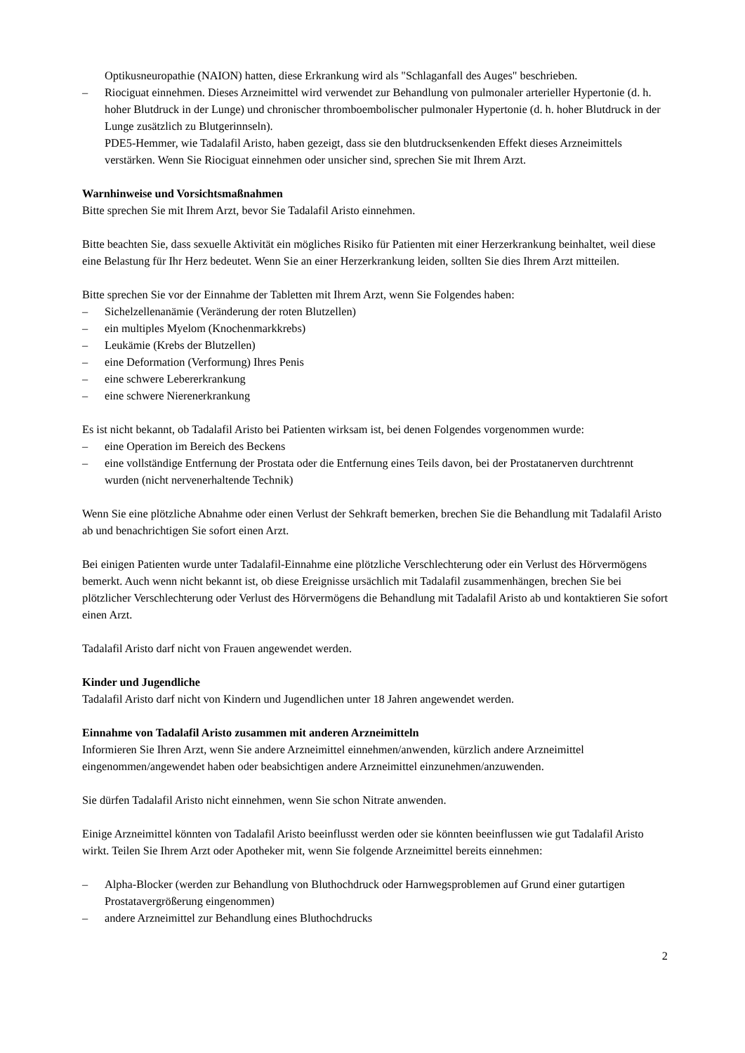Optikusneuropathie (NAION) hatten, diese Erkrankung wird als "Schlaganfall des Auges" beschrieben.
– Riociguat einnehmen. Dieses Arzneimittel wird verwendet zur Behandlung von pulmonaler arterieller Hypertonie (d. h. hoher Blutdruck in der Lunge) und chronischer thromboembolischer pulmonaler Hypertonie (d. h. hoher Blutdruck in der Lunge zusätzlich zu Blutgerinnseln).
PDE5-Hemmer, wie Tadalafil Aristo, haben gezeigt, dass sie den blutdrucksenkenden Effekt dieses Arzneimittels verstärken. Wenn Sie Riociguat einnehmen oder unsicher sind, sprechen Sie mit Ihrem Arzt.
Warnhinweise und Vorsichtsmaßnahmen
Bitte sprechen Sie mit Ihrem Arzt, bevor Sie Tadalafil Aristo einnehmen.
Bitte beachten Sie, dass sexuelle Aktivität ein mögliches Risiko für Patienten mit einer Herzerkrankung beinhaltet, weil diese eine Belastung für Ihr Herz bedeutet. Wenn Sie an einer Herzerkrankung leiden, sollten Sie dies Ihrem Arzt mitteilen.
Bitte sprechen Sie vor der Einnahme der Tabletten mit Ihrem Arzt, wenn Sie Folgendes haben:
– Sichelzellenanämie (Veränderung der roten Blutzellen)
– ein multiples Myelom (Knochenmarkkrebs)
– Leukämie (Krebs der Blutzellen)
– eine Deformation (Verformung) Ihres Penis
– eine schwere Lebererkrankung
– eine schwere Nierenerkrankung
Es ist nicht bekannt, ob Tadalafil Aristo bei Patienten wirksam ist, bei denen Folgendes vorgenommen wurde:
– eine Operation im Bereich des Beckens
– eine vollständige Entfernung der Prostata oder die Entfernung eines Teils davon, bei der Prostatanerven durchtrennt wurden (nicht nervenerhaltende Technik)
Wenn Sie eine plötzliche Abnahme oder einen Verlust der Sehkraft bemerken, brechen Sie die Behandlung mit Tadalafil Aristo ab und benachrichtigen Sie sofort einen Arzt.
Bei einigen Patienten wurde unter Tadalafil-Einnahme eine plötzliche Verschlechterung oder ein Verlust des Hörvermögens bemerkt. Auch wenn nicht bekannt ist, ob diese Ereignisse ursächlich mit Tadalafil zusammenhängen, brechen Sie bei plötzlicher Verschlechterung oder Verlust des Hörvermögens die Behandlung mit Tadalafil Aristo ab und kontaktieren Sie sofort einen Arzt.
Tadalafil Aristo darf nicht von Frauen angewendet werden.
Kinder und Jugendliche
Tadalafil Aristo darf nicht von Kindern und Jugendlichen unter 18 Jahren angewendet werden.
Einnahme von Tadalafil Aristo zusammen mit anderen Arzneimitteln
Informieren Sie Ihren Arzt, wenn Sie andere Arzneimittel einnehmen/anwenden, kürzlich andere Arzneimittel eingenommen/angewendet haben oder beabsichtigen andere Arzneimittel einzunehmen/anzuwenden.
Sie dürfen Tadalafil Aristo nicht einnehmen, wenn Sie schon Nitrate anwenden.
Einige Arzneimittel könnten von Tadalafil Aristo beeinflusst werden oder sie könnten beeinflussen wie gut Tadalafil Aristo wirkt. Teilen Sie Ihrem Arzt oder Apotheker mit, wenn Sie folgende Arzneimittel bereits einnehmen:
– Alpha-Blocker (werden zur Behandlung von Bluthochdruck oder Harnwegsproblemen auf Grund einer gutartigen Prostatavergrößerung eingenommen)
– andere Arzneimittel zur Behandlung eines Bluthochdrucks
2